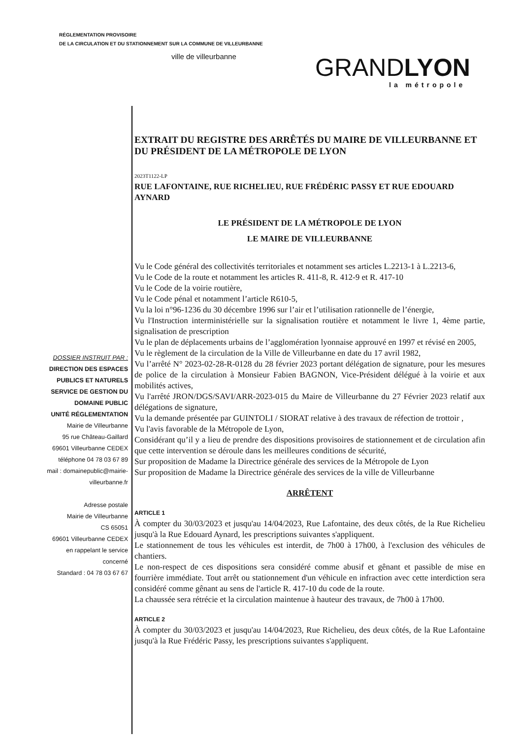RÉGLEMENTATION PROVISOIRE
DE LA CIRCULATION ET DU STATIONNEMENT SUR LA COMMUNE DE VILLEURBANNE
ville de villeurbanne GRANDLYON
la métropole
DOSSIER INSTRUIT PAR :
DIRECTION DES ESPACES
PUBLICS ET NATURELS
SERVICE DE GESTION DU
DOMAINE PUBLIC
UNITÉ RÉGLEMENTATION
Mairie de Villeurbanne
95 rue Château-Gaillard
69601 Villeurbanne CEDEX
téléphone 04 78 03 67 89
mail : domainepublic@mairie-
villeurbanne.fr
Adresse postale
Mairie de Villeurbanne
CS 65051
69601 Villeurbanne CEDEX
en rappelant le service
concerné
Standard : 04 78 03 67 67
EXTRAIT DU REGISTRE DES ARRÊTÉS DU MAIRE DE VILLEURBANNE ET DU PRÉSIDENT DE LA MÉTROPOLE DE LYON
2023T1122-LP
RUE LAFONTAINE, RUE RICHELIEU, RUE FRÉDÉRIC PASSY ET RUE EDOUARD AYNARD
LE PRÉSIDENT DE LA MÉTROPOLE DE LYON
LE MAIRE DE VILLEURBANNE
Vu le Code général des collectivités territoriales et notamment ses articles L.2213-1 à L.2213-6,
Vu le Code de la route et notamment les articles R. 411-8, R. 412-9 et R. 417-10
Vu le Code de la voirie routière,
Vu le Code pénal et notamment l’article R610-5,
Vu la loi n°96-1236 du 30 décembre 1996 sur l’air et l’utilisation rationnelle de l’énergie,
Vu l'Instruction interministérielle sur la signalisation routière et notamment le livre 1, 4ème partie, signalisation de prescription
Vu le plan de déplacements urbains de l’agglomération lyonnaise approuvé en 1997 et révisé en 2005,
Vu le règlement de la circulation de la Ville de Villeurbanne en date du 17 avril 1982,
Vu l’arrêté N° 2023-02-28-R-0128 du 28 février 2023 portant délégation de signature, pour les mesures de police de la circulation à Monsieur Fabien BAGNON, Vice-Président délégué à la voirie et aux mobilités actives,
Vu l'arrêté JRON/DGS/SAVI/ARR-2023-015 du Maire de Villeurbanne du 27 Février 2023 relatif aux délégations de signature,
Vu la demande présentée par GUINTOLI / SIORAT relative à des travaux de réfection de trottoir ,
Vu l'avis favorable de la Métropole de Lyon,
Considérant qu’il y a lieu de prendre des dispositions provisoires de stationnement et de circulation afin que cette intervention se déroule dans les meilleures conditions de sécurité,
Sur proposition de Madame la Directrice générale des services de la Métropole de Lyon
Sur proposition de Madame la Directrice générale des services de la ville de Villeurbanne
ARRÊTENT
ARTICLE 1
À compter du 30/03/2023 et jusqu'au 14/04/2023, Rue Lafontaine, des deux côtés, de la Rue Richelieu jusqu'à la Rue Edouard Aynard, les prescriptions suivantes s'appliquent.
Le stationnement de tous les véhicules est interdit, de 7h00 à 17h00, à l'exclusion des véhicules de chantiers.
Le non-respect de ces dispositions sera considéré comme abusif et gênant et passible de mise en fourrière immédiate. Tout arrêt ou stationnement d'un véhicule en infraction avec cette interdiction sera considéré comme gênant au sens de l'article R. 417-10 du code de la route.
La chaussée sera rétrécie et la circulation maintenue à hauteur des travaux, de 7h00 à 17h00.
ARTICLE 2
À compter du 30/03/2023 et jusqu'au 14/04/2023, Rue Richelieu, des deux côtés, de la Rue Lafontaine jusqu'à la Rue Frédéric Passy, les prescriptions suivantes s'appliquent.